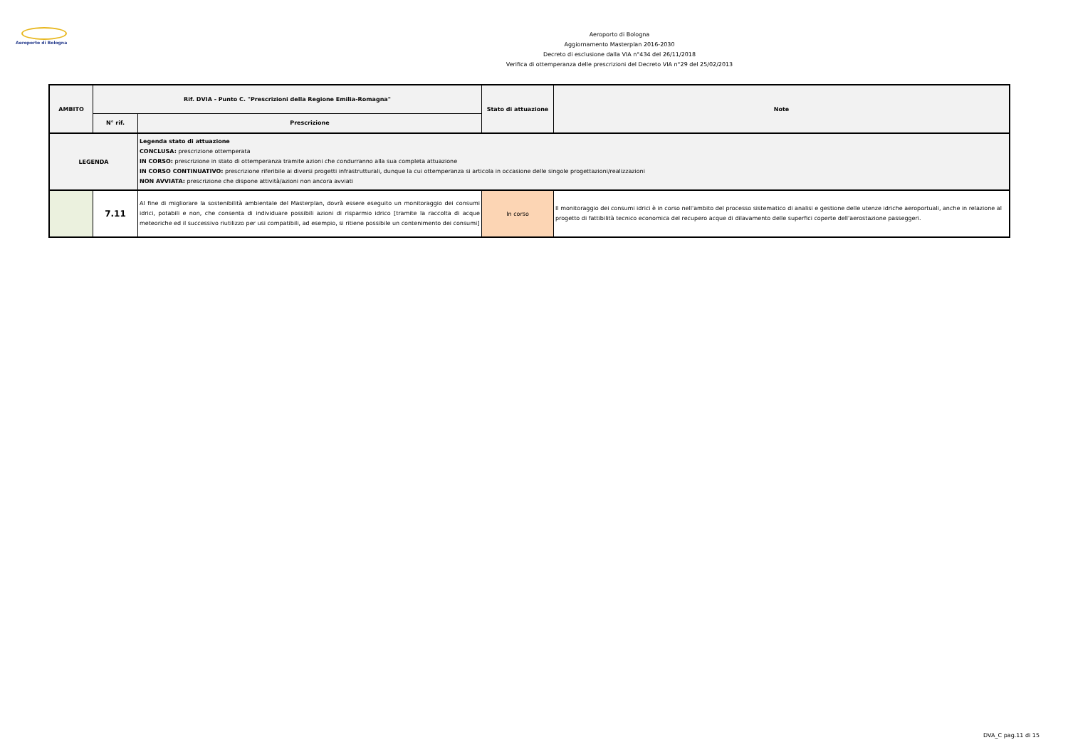Aeroporto di Bologna
Aeroporto di Bologna
Aggiornamento Masterplan 2016-2030
Decreto di esclusione dalla VIA n°434 del 26/11/2018
Verifica di ottemperanza delle prescrizioni del Decreto VIA n°29 del 25/02/2013
| AMBITO | Rif. DVIA - Punto C. "Prescrizioni della Regione Emilia-Romagna" | | Stato di attuazione | Note |
| --- | --- | --- | --- | --- |
| | N° rif. | Prescrizione | | |
| LEGENDA | | Legenda stato di attuazione CONCLUSA: prescrizione ottemperata IN CORSO: prescrizione in stato di ottemperanza tramite azioni che condurranno alla sua completa attuazione IN CORSO CONTINUATIVO: prescrizione riferibile ai diversi progetti infrastrutturali, dunque la cui ottemperanza si articola in occasione delle singole progettazioni/realizzazioni NON AVVIATA: prescrizione che dispone attività/azioni non ancora avviati | | |
| | 7.11 | Al fine di migliorare la sostenibilità ambientale del Masterplan, dovrà essere eseguito un monitoraggio dei consumi idrici, potabili e non, che consenta di individuare possibili azioni di risparmio idrico [tramite la raccolta di acque meteoriche ed il successivo riutilizzo per usi compatibili, ad esempio, si ritiene possibile un contenimento dei consumi] | In corso | Il monitoraggio dei consumi idrici è in corso nell'ambito del processo sistematico di analisi e gestione delle utenze idriche aeroportuali, anche in relazione al progetto di fattibilità tecnico economica del recupero acque di dilavamento delle superfici coperte dell'aerostazione passeggeri. |
DVA_C pag.11 di 15